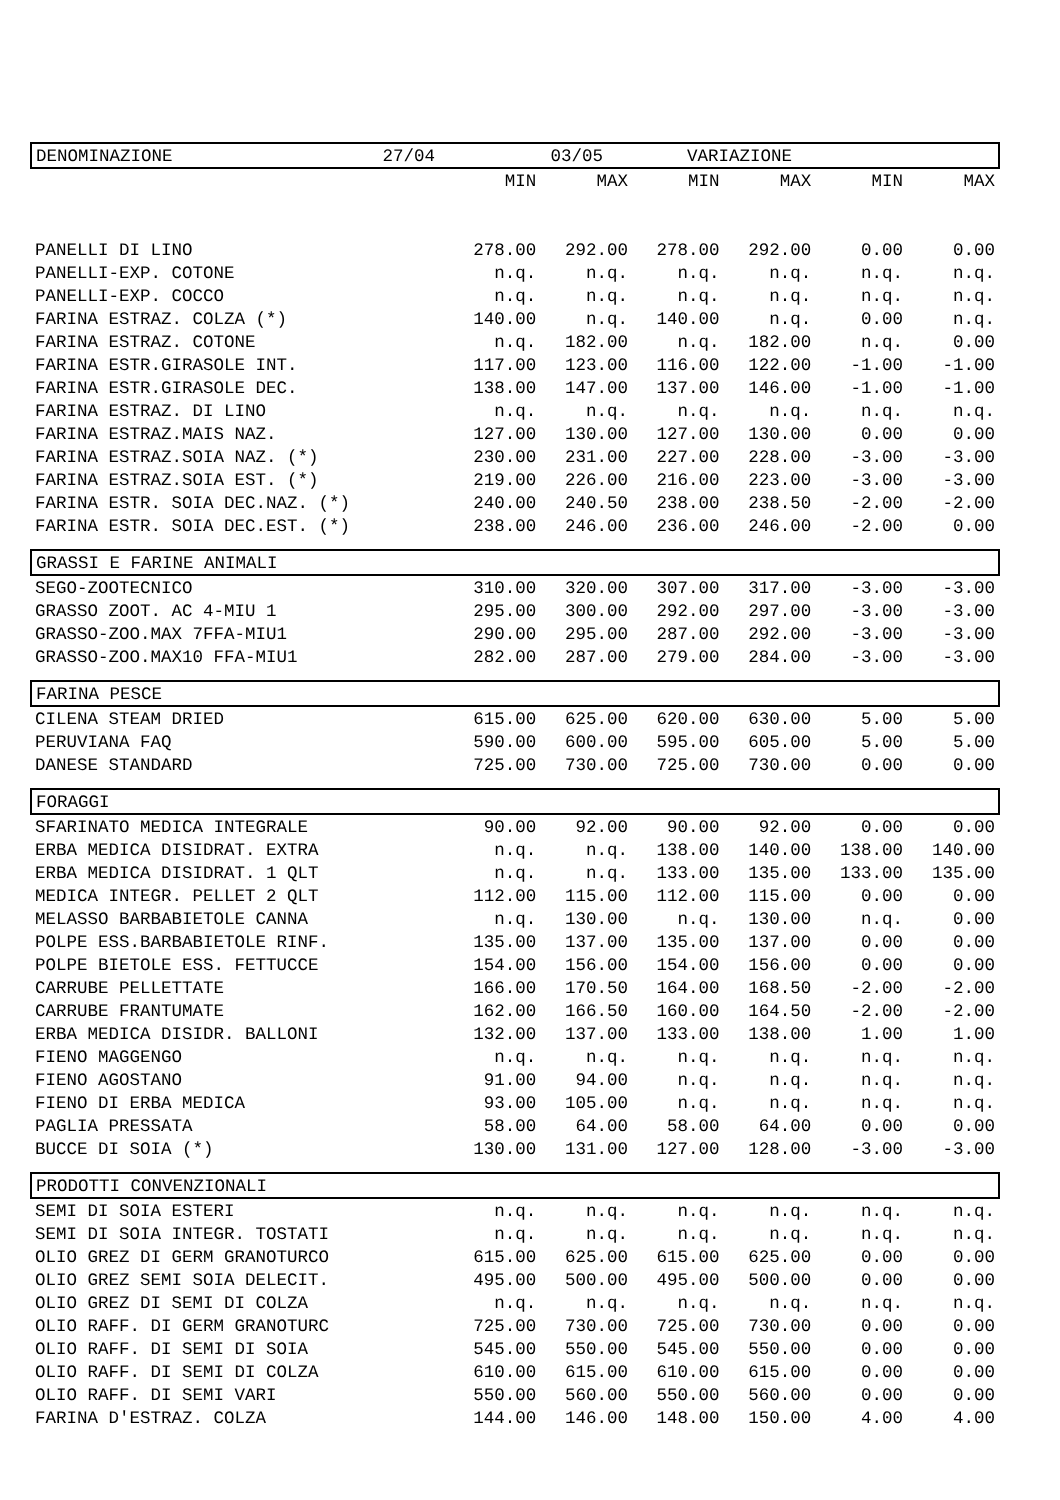| DENOMINAZIONE 27/04 03/05 VARIAZIONE | | | | | | |
| | MIN | MAX | MIN | MAX | MIN | MAX |
| PANELLI DI LINO | 278.00 | 292.00 | 278.00 | 292.00 | 0.00 | 0.00 |
| PANELLI-EXP. COTONE | n.q. | n.q. | n.q. | n.q. | n.q. | n.q. |
| PANELLI-EXP. COCCO | n.q. | n.q. | n.q. | n.q. | n.q. | n.q. |
| FARINA ESTRAZ. COLZA (*) | 140.00 | n.q. | 140.00 | n.q. | 0.00 | n.q. |
| FARINA ESTRAZ. COTONE | n.q. | 182.00 | n.q. | 182.00 | n.q. | 0.00 |
| FARINA ESTR.GIRASOLE INT. | 117.00 | 123.00 | 116.00 | 122.00 | -1.00 | -1.00 |
| FARINA ESTR.GIRASOLE DEC. | 138.00 | 147.00 | 137.00 | 146.00 | -1.00 | -1.00 |
| FARINA ESTRAZ. DI LINO | n.q. | n.q. | n.q. | n.q. | n.q. | n.q. |
| FARINA ESTRAZ.MAIS NAZ. | 127.00 | 130.00 | 127.00 | 130.00 | 0.00 | 0.00 |
| FARINA ESTRAZ.SOIA NAZ. (*) | 230.00 | 231.00 | 227.00 | 228.00 | -3.00 | -3.00 |
| FARINA ESTRAZ.SOIA EST. (*) | 219.00 | 226.00 | 216.00 | 223.00 | -3.00 | -3.00 |
| FARINA ESTR. SOIA DEC.NAZ. (*) | 240.00 | 240.50 | 238.00 | 238.50 | -2.00 | -2.00 |
| FARINA ESTR. SOIA DEC.EST. (*) | 238.00 | 246.00 | 236.00 | 246.00 | -2.00 | 0.00 |
| GRASSI E FARINE ANIMALI | | | | | | |
| SEGO-ZOOTECNICO | 310.00 | 320.00 | 307.00 | 317.00 | -3.00 | -3.00 |
| GRASSO ZOOT. AC 4-MIU 1 | 295.00 | 300.00 | 292.00 | 297.00 | -3.00 | -3.00 |
| GRASSO-ZOO.MAX 7FFA-MIU1 | 290.00 | 295.00 | 287.00 | 292.00 | -3.00 | -3.00 |
| GRASSO-ZOO.MAX10 FFA-MIU1 | 282.00 | 287.00 | 279.00 | 284.00 | -3.00 | -3.00 |
| FARINA PESCE | | | | | | |
| CILENA STEAM DRIED | 615.00 | 625.00 | 620.00 | 630.00 | 5.00 | 5.00 |
| PERUVIANA FAQ | 590.00 | 600.00 | 595.00 | 605.00 | 5.00 | 5.00 |
| DANESE STANDARD | 725.00 | 730.00 | 725.00 | 730.00 | 0.00 | 0.00 |
| FORAGGI | | | | | | |
| SFARINATO MEDICA INTEGRALE | 90.00 | 92.00 | 90.00 | 92.00 | 0.00 | 0.00 |
| ERBA MEDICA DISIDRAT. EXTRA | n.q. | n.q. | 138.00 | 140.00 | 138.00 | 140.00 |
| ERBA MEDICA DISIDRAT. 1 QLT | n.q. | n.q. | 133.00 | 135.00 | 133.00 | 135.00 |
| MEDICA INTEGR. PELLET 2 QLT | 112.00 | 115.00 | 112.00 | 115.00 | 0.00 | 0.00 |
| MELASSO BARBABIETOLE CANNA | n.q. | 130.00 | n.q. | 130.00 | n.q. | 0.00 |
| POLPE ESS.BARBABIETOLE RINF. | 135.00 | 137.00 | 135.00 | 137.00 | 0.00 | 0.00 |
| POLPE BIETOLE ESS. FETTUCCE | 154.00 | 156.00 | 154.00 | 156.00 | 0.00 | 0.00 |
| CARRUBE PELLETTATE | 166.00 | 170.50 | 164.00 | 168.50 | -2.00 | -2.00 |
| CARRUBE FRANTUMATE | 162.00 | 166.50 | 160.00 | 164.50 | -2.00 | -2.00 |
| ERBA MEDICA DISIDR. BALLONI | 132.00 | 137.00 | 133.00 | 138.00 | 1.00 | 1.00 |
| FIENO MAGGENGO | n.q. | n.q. | n.q. | n.q. | n.q. | n.q. |
| FIENO AGOSTANO | 91.00 | 94.00 | n.q. | n.q. | n.q. | n.q. |
| FIENO DI ERBA MEDICA | 93.00 | 105.00 | n.q. | n.q. | n.q. | n.q. |
| PAGLIA PRESSATA | 58.00 | 64.00 | 58.00 | 64.00 | 0.00 | 0.00 |
| BUCCE DI SOIA (*) | 130.00 | 131.00 | 127.00 | 128.00 | -3.00 | -3.00 |
| PRODOTTI CONVENZIONALI | | | | | | |
| SEMI DI SOIA ESTERI | n.q. | n.q. | n.q. | n.q. | n.q. | n.q. |
| SEMI DI SOIA INTEGR. TOSTATI | n.q. | n.q. | n.q. | n.q. | n.q. | n.q. |
| OLIO GREZ DI GERM GRANOTURCO | 615.00 | 625.00 | 615.00 | 625.00 | 0.00 | 0.00 |
| OLIO GREZ SEMI SOIA DELECIT. | 495.00 | 500.00 | 495.00 | 500.00 | 0.00 | 0.00 |
| OLIO GREZ DI SEMI DI COLZA | n.q. | n.q. | n.q. | n.q. | n.q. | n.q. |
| OLIO RAFF. DI GERM GRANOTURC | 725.00 | 730.00 | 725.00 | 730.00 | 0.00 | 0.00 |
| OLIO RAFF. DI SEMI DI SOIA | 545.00 | 550.00 | 545.00 | 550.00 | 0.00 | 0.00 |
| OLIO RAFF. DI SEMI DI COLZA | 610.00 | 615.00 | 610.00 | 615.00 | 0.00 | 0.00 |
| OLIO RAFF. DI SEMI VARI | 550.00 | 560.00 | 550.00 | 560.00 | 0.00 | 0.00 |
| FARINA D'ESTRAZ. COLZA | 144.00 | 146.00 | 148.00 | 150.00 | 4.00 | 4.00 |